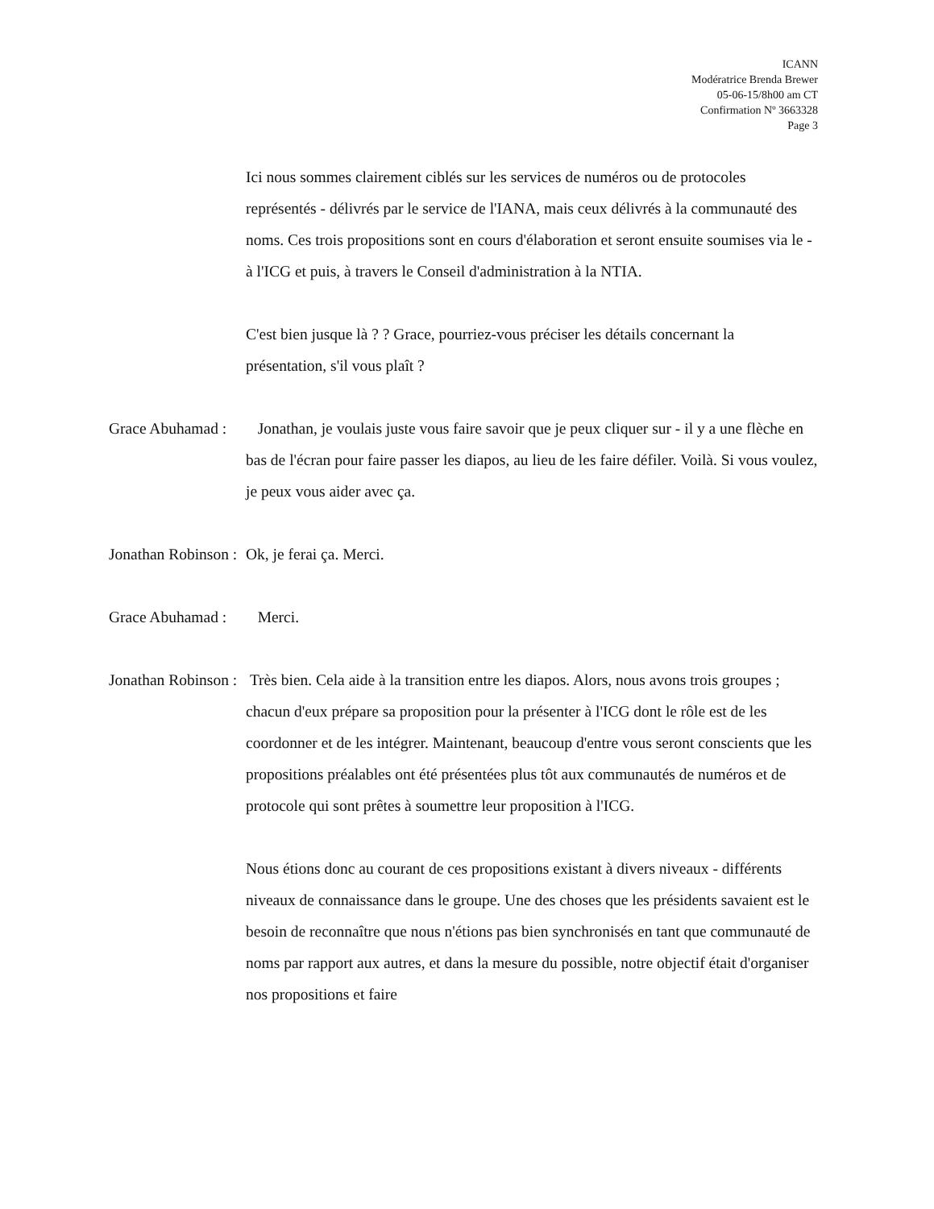ICANN
Modératrice Brenda Brewer
05-06-15/8h00 am CT
Confirmation Nº 3663328
Page 3
Ici nous sommes clairement ciblés sur les services de numéros ou de protocoles représentés - délivrés par le service de l'IANA, mais ceux délivrés à la communauté des noms. Ces trois propositions sont en cours d'élaboration et seront ensuite soumises via le - à l'ICG et puis, à travers le Conseil d'administration à la NTIA.
C'est bien jusque là ? ? Grace, pourriez-vous préciser les détails concernant la présentation, s'il vous plaît ?
Grace Abuhamad : Jonathan, je voulais juste vous faire savoir que je peux cliquer sur - il y a une flèche en bas de l'écran pour faire passer les diapos, au lieu de les faire défiler. Voilà. Si vous voulez, je peux vous aider avec ça.
Jonathan Robinson : Ok, je ferai ça. Merci.
Grace Abuhamad : Merci.
Jonathan Robinson : Très bien. Cela aide à la transition entre les diapos. Alors, nous avons trois groupes ; chacun d'eux prépare sa proposition pour la présenter à l'ICG dont le rôle est de les coordonner et de les intégrer. Maintenant, beaucoup d'entre vous seront conscients que les propositions préalables ont été présentées plus tôt aux communautés de numéros et de protocole qui sont prêtes à soumettre leur proposition à l'ICG.
Nous étions donc au courant de ces propositions existant à divers niveaux - différents niveaux de connaissance dans le groupe. Une des choses que les présidents savaient est le besoin de reconnaître que nous n'étions pas bien synchronisés en tant que communauté de noms par rapport aux autres, et dans la mesure du possible, notre objectif était d'organiser nos propositions et faire